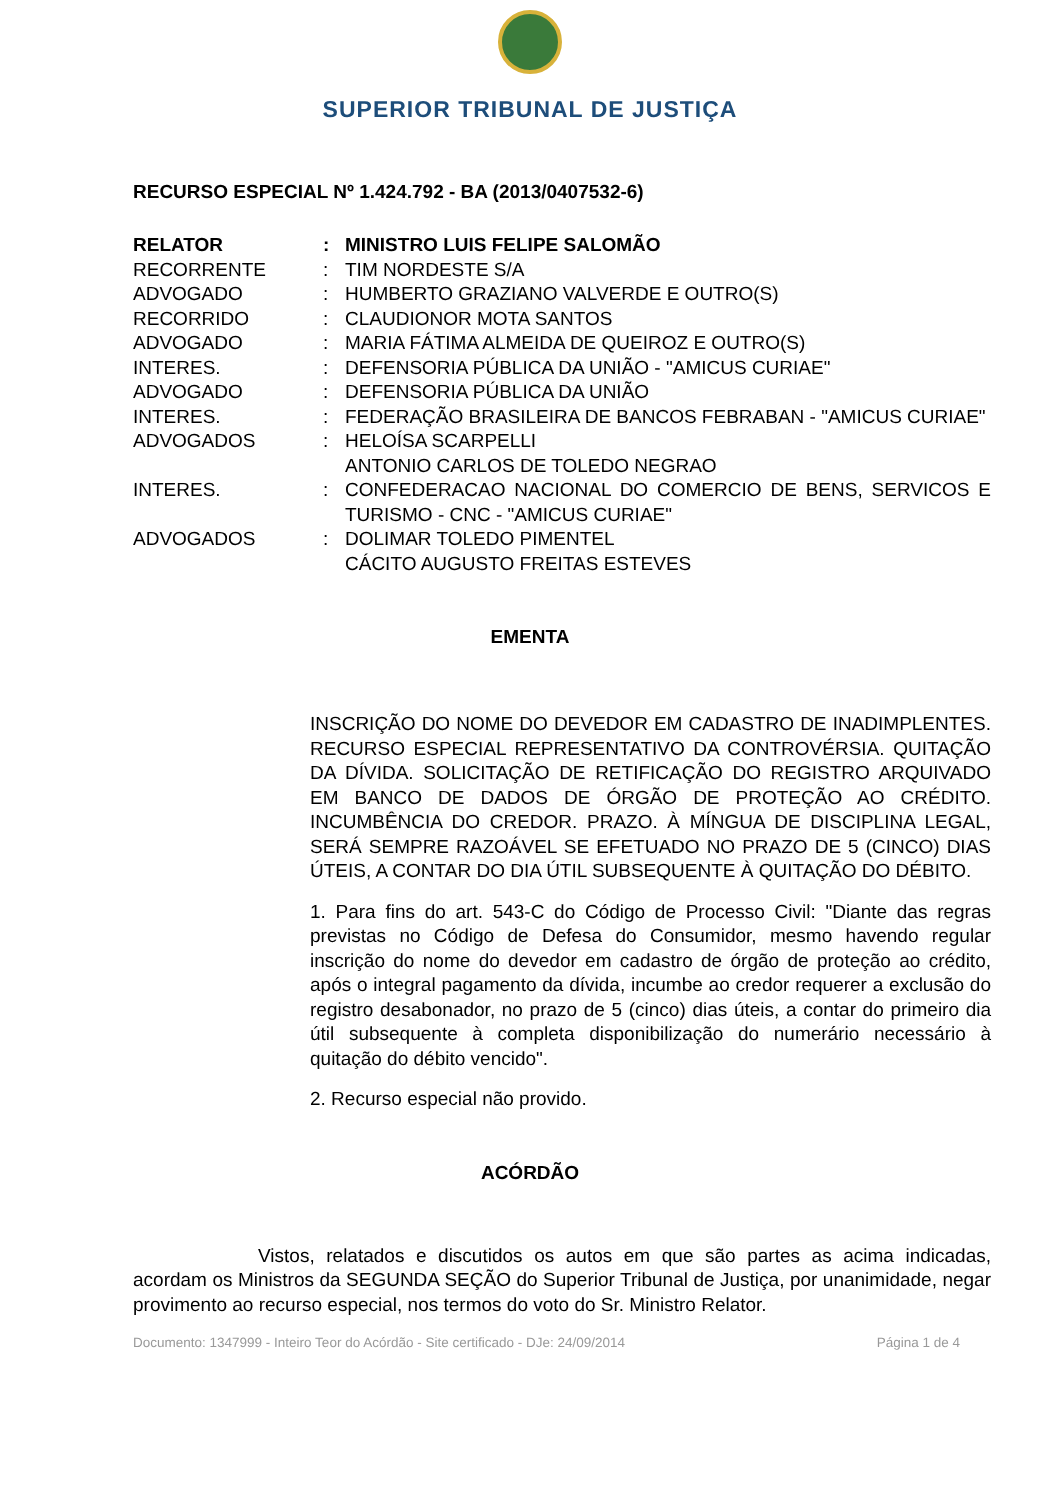SUPERIOR TRIBUNAL DE JUSTIÇA
RECURSO ESPECIAL Nº 1.424.792 - BA (2013/0407532-6)
| RELATOR | : | MINISTRO LUIS FELIPE SALOMÃO |
| RECORRENTE | : | TIM NORDESTE S/A |
| ADVOGADO | : | HUMBERTO GRAZIANO VALVERDE E OUTRO(S) |
| RECORRIDO | : | CLAUDIONOR MOTA SANTOS |
| ADVOGADO | : | MARIA FÁTIMA ALMEIDA DE QUEIROZ E OUTRO(S) |
| INTERES. | : | DEFENSORIA PÚBLICA DA UNIÃO - "AMICUS CURIAE" |
| ADVOGADO | : | DEFENSORIA PÚBLICA DA UNIÃO |
| INTERES. | : | FEDERAÇÃO BRASILEIRA DE BANCOS FEBRABAN - "AMICUS CURIAE" |
| ADVOGADOS | : | HELOÍSA SCARPELLI ANTONIO CARLOS DE TOLEDO NEGRAO |
| INTERES. | : | CONFEDERACAO NACIONAL DO COMERCIO DE BENS, SERVICOS E TURISMO - CNC - "AMICUS CURIAE" |
| ADVOGADOS | : | DOLIMAR TOLEDO PIMENTEL CÁCITO AUGUSTO FREITAS ESTEVES |
EMENTA
INSCRIÇÃO DO NOME DO DEVEDOR EM CADASTRO DE INADIMPLENTES. RECURSO ESPECIAL REPRESENTATIVO DA CONTROVÉRSIA. QUITAÇÃO DA DÍVIDA. SOLICITAÇÃO DE RETIFICAÇÃO DO REGISTRO ARQUIVADO EM BANCO DE DADOS DE ÓRGÃO DE PROTEÇÃO AO CRÉDITO. INCUMBÊNCIA DO CREDOR. PRAZO. À MÍNGUA DE DISCIPLINA LEGAL, SERÁ SEMPRE RAZOÁVEL SE EFETUADO NO PRAZO DE 5 (CINCO) DIAS ÚTEIS, A CONTAR DO DIA ÚTIL SUBSEQUENTE À QUITAÇÃO DO DÉBITO.
1. Para fins do art. 543-C do Código de Processo Civil: "Diante das regras previstas no Código de Defesa do Consumidor, mesmo havendo regular inscrição do nome do devedor em cadastro de órgão de proteção ao crédito, após o integral pagamento da dívida, incumbe ao credor requerer a exclusão do registro desabonador, no prazo de 5 (cinco) dias úteis, a contar do primeiro dia útil subsequente à completa disponibilização do numerário necessário à quitação do débito vencido".
2. Recurso especial não provido.
ACÓRDÃO
Vistos, relatados e discutidos os autos em que são partes as acima indicadas, acordam os Ministros da SEGUNDA SEÇÃO do Superior Tribunal de Justiça, por unanimidade, negar provimento ao recurso especial, nos termos do voto do Sr. Ministro Relator.
Documento: 1347999 - Inteiro Teor do Acórdão - Site certificado - DJe: 24/09/2014 Página 1 de 4